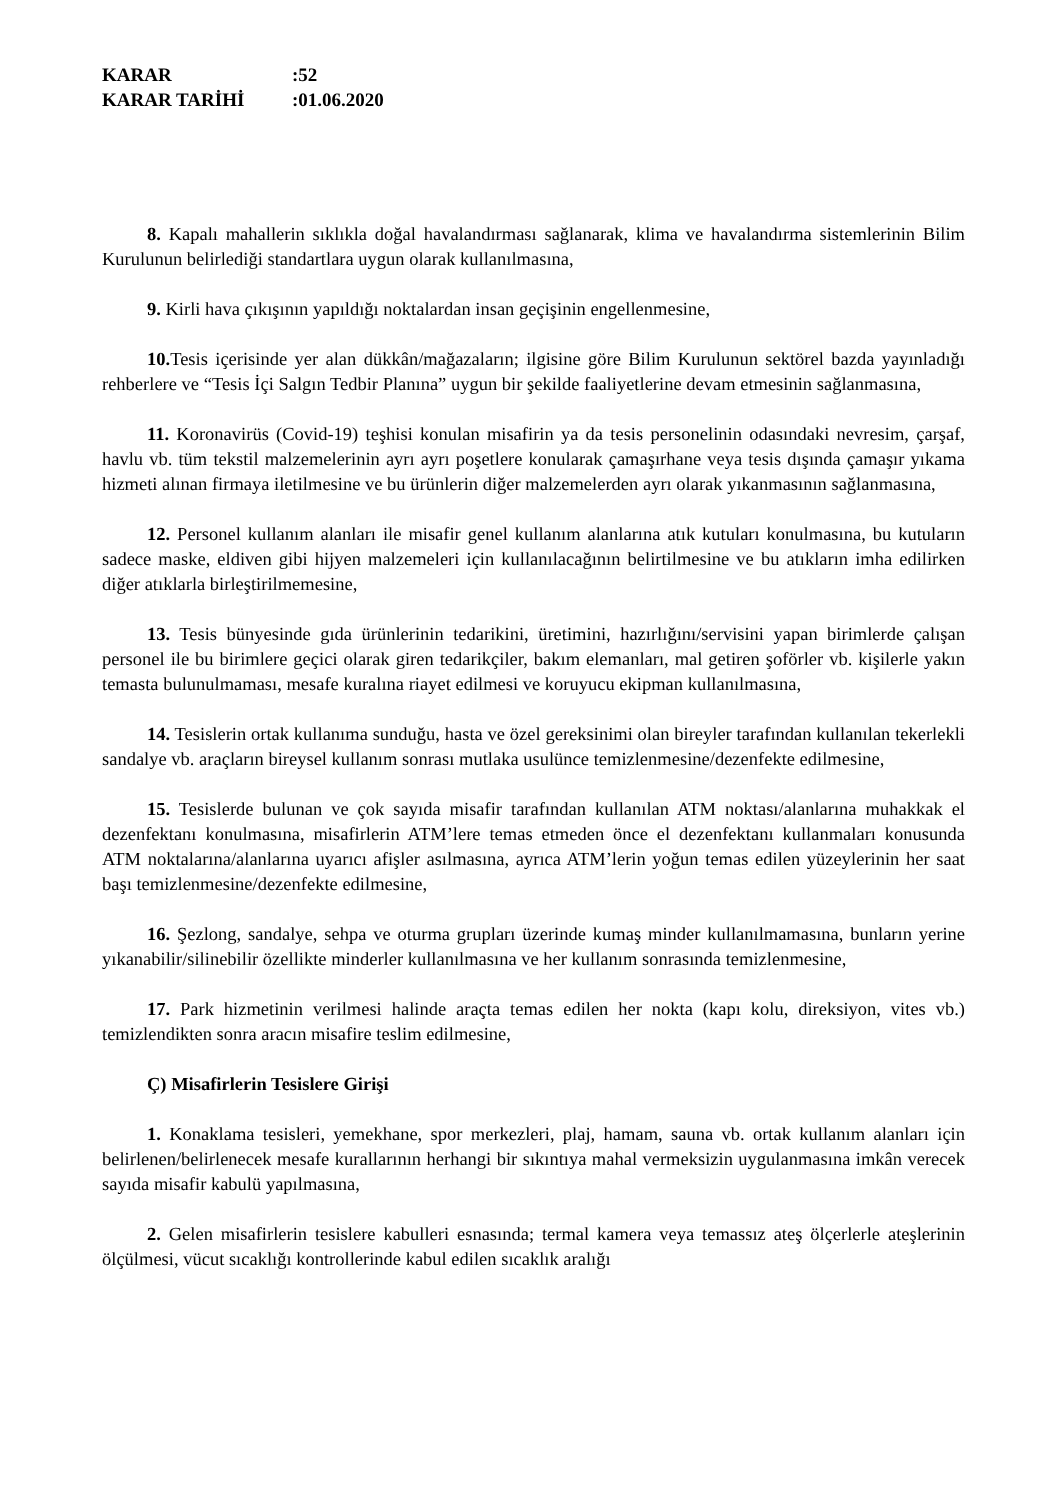KARAR:52
KARAR TARİHİ:01.06.2020
8. Kapalı mahallerin sıklıkla doğal havalandırması sağlanarak, klima ve havalandırma sistemlerinin Bilim Kurulunun belirlediği standartlara uygun olarak kullanılmasına,
9. Kirli hava çıkışının yapıldığı noktalardan insan geçişinin engellenmesine,
10. Tesis içerisinde yer alan dükkân/mağazaların; ilgisine göre Bilim Kurulunun sektörel bazda yayınladığı rehberlere ve “Tesis İçi Salgın Tedbir Planına” uygun bir şekilde faaliyetlerine devam etmesinin sağlanmasına,
11. Koronavirüs (Covid-19) teşhisi konulan misafirin ya da tesis personelinin odasındaki nevresim, çarşaf, havlu vb. tüm tekstil malzemelerinin ayrı ayrı poşetlere konularak çamaşırhane veya tesis dışında çamaşır yıkama hizmeti alınan firmaya iletilmesine ve bu ürünlerin diğer malzemelerden ayrı olarak yıkanmasının sağlanmasına,
12. Personel kullanım alanları ile misafir genel kullanım alanlarına atık kutuları konulmasına, bu kutuların sadece maske, eldiven gibi hijyen malzemeleri için kullanılacağının belirtilmesine ve bu atıkların imha edilirken diğer atıklarla birleştirilmemesine,
13. Tesis bünyesinde gıda ürünlerinin tedarikini, üretimini, hazırlığını/servisini yapan birimlerde çalışan personel ile bu birimlere geçici olarak giren tedarikçiler, bakım elemanları, mal getiren şoförler vb. kişilerle yakın temasta bulunulmaması, mesafe kuralına riayet edilmesi ve koruyucu ekipman kullanılmasına,
14. Tesislerin ortak kullanıma sunduğu, hasta ve özel gereksinimi olan bireyler tarafından kullanılan tekerlekli sandalye vb. araçların bireysel kullanım sonrası mutlaka usulünce temizlenmesine/dezenfekte edilmesine,
15. Tesislerde bulunan ve çok sayıda misafir tarafından kullanılan ATM noktası/alanlarına muhakkak el dezenfektanı konulmasına, misafirlerin ATM’lere temas etmeden önce el dezenfektanı kullanmaları konusunda ATM noktalarına/alanlarına uyarıcı afişler asılmasına, ayrıca ATM’lerin yoğun temas edilen yüzeylerinin her saat başı temizlenmesine/dezenfekte edilmesine,
16. Şezlong, sandalye, sehpa ve oturma grupları üzerinde kumaş minder kullanılmamasına, bunların yerine yıkanabilir/silinebilir özellikte minderler kullanılmasına ve her kullanım sonrasında temizlenmesine,
17. Park hizmetinin verilmesi halinde araçta temas edilen her nokta (kapı kolu, direksiyon, vites vb.) temizlendikten sonra aracın misafire teslim edilmesine,
Ç) Misafirlerin Tesislere Girişi
1. Konaklama tesisleri, yemekhane, spor merkezleri, plaj, hamam, sauna vb. ortak kullanım alanları için belirlenen/belirlenecek mesafe kurallarının herhangi bir sıkıntıya mahal vermeksizin uygulanmasına imkân verecek sayıda misafir kabulü yapılmasına,
2. Gelen misafirlerin tesislere kabulleri esnasında; termal kamera veya temassız ateş ölçerlerle ateşlerinin ölçülmesi, vücut sıcaklığı kontrollerinde kabul edilen sıcaklık aralığı